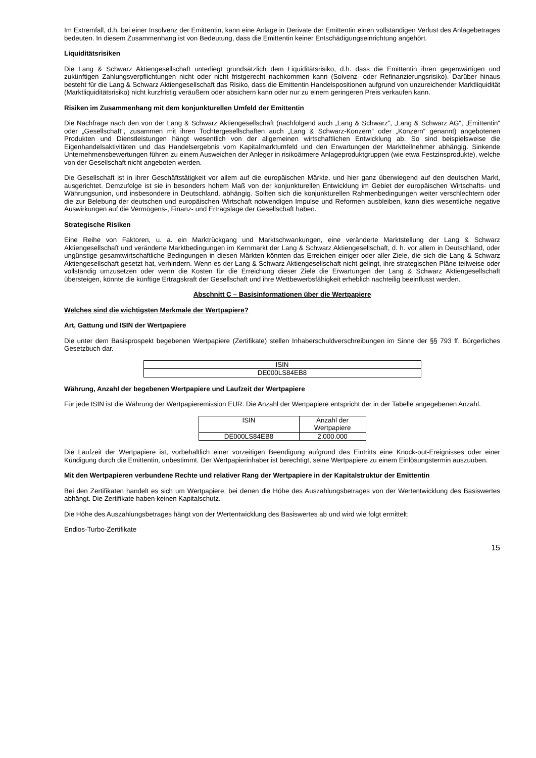Im Extremfall, d.h. bei einer Insolvenz der Emittentin, kann eine Anlage in Derivate der Emittentin einen vollständigen Verlust des Anlagebetrages bedeuten. In diesem Zusammenhang ist von Bedeutung, dass die Emittentin keiner Entschädigungseinrichtung angehört.
Liquiditätsrisiken
Die Lang & Schwarz Aktiengesellschaft unterliegt grundsätzlich dem Liquiditätsrisiko, d.h. dass die Emittentin ihren gegenwärtigen und zukünftigen Zahlungsverpflichtungen nicht oder nicht fristgerecht nachkommen kann (Solvenz- oder Refinanzierungsrisiko). Darüber hinaus besteht für die Lang & Schwarz Aktiengesellschaft das Risiko, dass die Emittentin Handelspositionen aufgrund von unzureichender Marktliquidität (Marktliquiditätsrisiko) nicht kurzfristig veräußern oder absichern kann oder nur zu einem geringeren Preis verkaufen kann.
Risiken im Zusammenhang mit dem konjunkturellen Umfeld der Emittentin
Die Nachfrage nach den von der Lang & Schwarz Aktiengesellschaft (nachfolgend auch „Lang & Schwarz“, „Lang & Schwarz AG“, „Emittentin“ oder „Gesellschaft“, zusammen mit ihren Tochtergesellschaften auch „Lang & Schwarz-Konzern“ oder „Konzern“ genannt) angebotenen Produkten und Dienstleistungen hängt wesentlich von der allgemeinen wirtschaftlichen Entwicklung ab. So sind beispielsweise die Eigenhandelsaktivitäten und das Handelsergebnis vom Kapitalmarktumfeld und den Erwartungen der Marktteilnehmer abhängig. Sinkende Unternehmensbewertungen führen zu einem Ausweichen der Anleger in risikoärmere Anlageproduktgruppen (wie etwa Festzinsprodukte), welche von der Gesellschaft nicht angeboten werden.
Die Gesellschaft ist in ihrer Geschäftstätigkeit vor allem auf die europäischen Märkte, und hier ganz überwiegend auf den deutschen Markt, ausgerichtet. Demzufolge ist sie in besonders hohem Maß von der konjunkturellen Entwicklung im Gebiet der europäischen Wirtschafts- und Währungsunion, und insbesondere in Deutschland, abhängig. Sollten sich die konjunkturellen Rahmenbedingungen weiter verschlechtern oder die zur Belebung der deutschen und europäischen Wirtschaft notwendigen Impulse und Reformen ausbleiben, kann dies wesentliche negative Auswirkungen auf die Vermögens-, Finanz- und Ertragslage der Gesellschaft haben.
Strategische Risiken
Eine Reihe von Faktoren, u. a. ein Marktrückgang und Marktschwankungen, eine veränderte Marktstellung der Lang & Schwarz Aktiengesellschaft und veränderte Marktbedingungen im Kernmarkt der Lang & Schwarz Aktiengesellschaft, d. h. vor allem in Deutschland, oder ungünstige gesamtwirtschaftliche Bedingungen in diesen Märkten könnten das Erreichen einiger oder aller Ziele, die sich die Lang & Schwarz Aktiengesellschaft gesetzt hat, verhindern. Wenn es der Lang & Schwarz Aktiengesellschaft nicht gelingt, ihre strategischen Pläne teilweise oder vollständig umzusetzen oder wenn die Kosten für die Erreichung dieser Ziele die Erwartungen der Lang & Schwarz Aktiengesellschaft übersteigen, könnte die künftige Ertragskraft der Gesellschaft und ihre Wettbewerbsfähigkeit erheblich nachteilig beeinflusst werden.
Abschnitt C – Basisinformationen über die Wertpapiere
Welches sind die wichtigsten Merkmale der Wertpapiere?
Art, Gattung und ISIN der Wertpapiere
Die unter dem Basisprospekt begebenen Wertpapiere (Zertifikate) stellen Inhaberschuldverschreibungen im Sinne der §§ 793 ff. Bürgerliches Gesetzbuch dar.
| ISIN |
| DE000LS84EB8 |
Währung, Anzahl der begebenen Wertpapiere und Laufzeit der Wertpapiere
Für jede ISIN ist die Währung der Wertpapieremission EUR. Die Anzahl der Wertpapiere entspricht der in der Tabelle angegebenen Anzahl.
| ISIN | Anzahl der Wertpapiere |
| DE000LS84EB8 | 2.000.000 |
Die Laufzeit der Wertpapiere ist, vorbehaltlich einer vorzeitigen Beendigung aufgrund des Eintritts eine Knock-out-Ereignisses oder einer Kündigung durch die Emittentin, unbestimmt. Der Wertpapierinhaber ist berechtigt, seine Wertpapiere zu einem Einlösungstermin auszuüben.
Mit den Wertpapieren verbundene Rechte und relativer Rang der Wertpapiere in der Kapitalstruktur der Emittentin
Bei den Zertifikaten handelt es sich um Wertpapiere, bei denen die Höhe des Auszahlungsbetrages von der Wertentwicklung des Basiswertes abhängt. Die Zertifikate haben keinen Kapitalschutz.
Die Höhe des Auszahlungsbetrages hängt von der Wertentwicklung des Basiswertes ab und wird wie folgt ermittelt:
Endlos-Turbo-Zertifikate
15